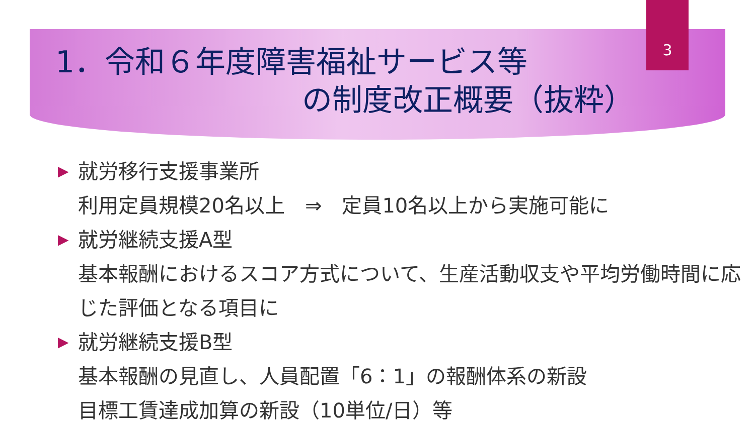3
1．令和６年度障害福祉サービス等
の制度改正概要（抜粋）
▶ 就労移行支援事業所
利用定員規模20名以上　⇒　定員10名以上から実施可能に
▶ 就労継続支援A型
基本報酬におけるスコア方式について、生産活動収支や平均労働時間に応じた評価となる項目に
▶ 就労継続支援B型
基本報酬の見直し、人員配置「6：1」の報酬体系の新設
目標工賃達成加算の新設（10単位/日）等